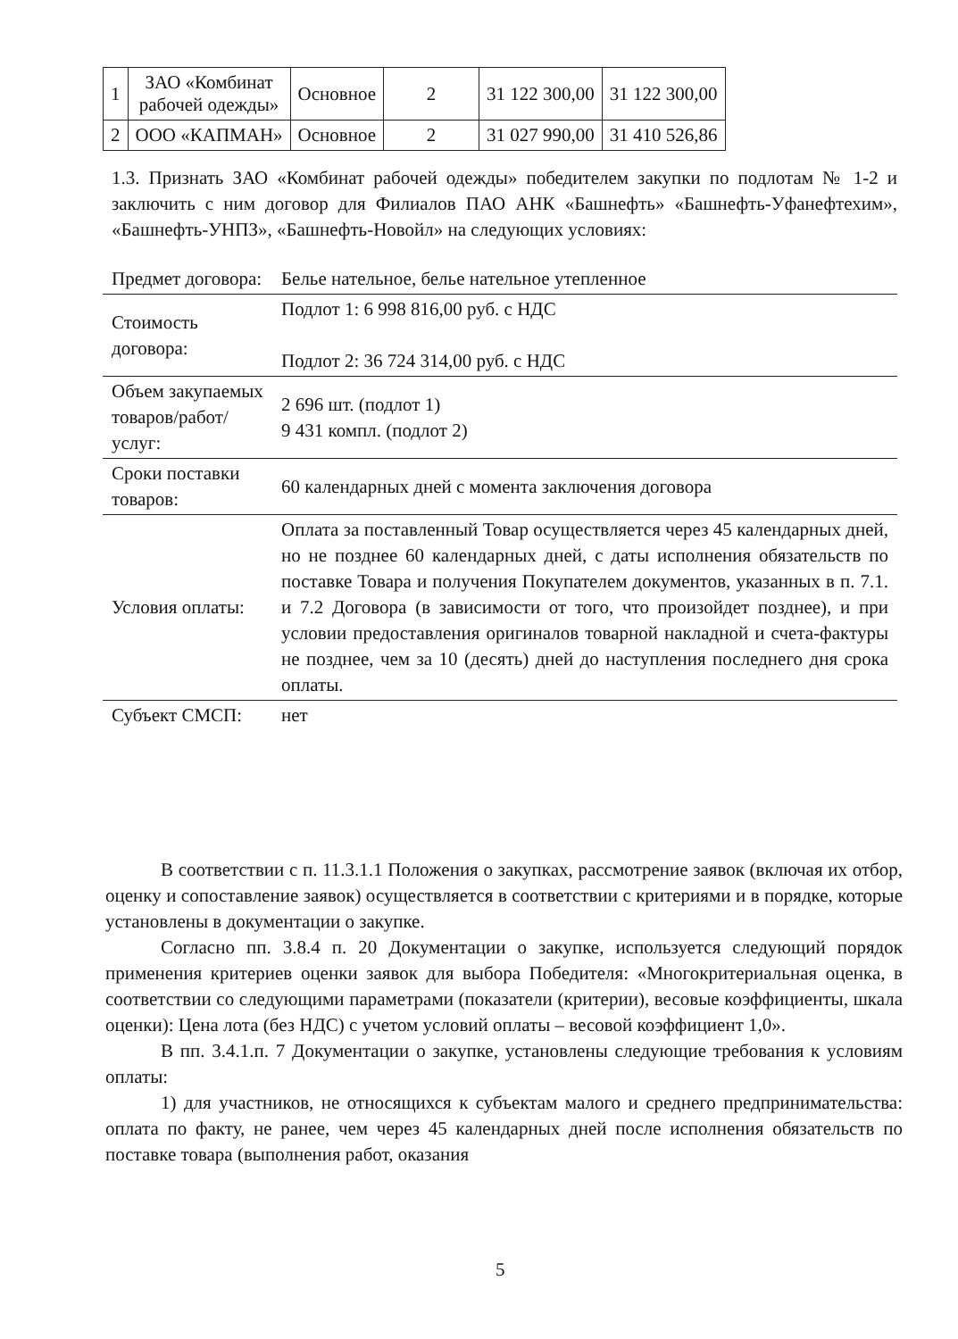| 1 | ЗАО «Комбинат рабочей одежды» | Основное | 2 | 31 122 300,00 | 31 122 300,00 |
| 2 | ООО «КАПМАН» | Основное | 2 | 31 027 990,00 | 31 410 526,86 |
1.3. Признать ЗАО «Комбинат рабочей одежды» победителем закупки по подлотам № 1-2 и заключить с ним договор для Филиалов ПАО АНК «Башнефть» «Башнефть-Уфанефтехим», «Башнефть-УНПЗ», «Башнефть-Новойл» на следующих условиях:
| Предмет договора: | Белье нательное, белье нательное утепленное |
| Стоимость договора: | Подлот 1: 6 998 816,00 руб. с НДС Подлот 2: 36 724 314,00 руб. с НДС |
| Объем закупаемых товаров/работ/ услуг: | 2 696 шт. (подлот 1) 9 431 компл. (подлот 2) |
| Сроки поставки товаров: | 60 календарных дней с момента заключения договора |
| Условия оплаты: | Оплата за поставленный Товар осуществляется через 45 календарных дней, но не позднее 60 календарных дней, с даты исполнения обязательств по поставке Товара и получения Покупателем документов, указанных в п. 7.1. и 7.2 Договора (в зависимости от того, что произойдет позднее), и при условии предоставления оригиналов товарной накладной и счета-фактуры не позднее, чем за 10 (десять) дней до наступления последнего дня срока оплаты. |
| Субъект СМСП: | нет |
В соответствии с п. 11.3.1.1 Положения о закупках, рассмотрение заявок (включая их отбор, оценку и сопоставление заявок) осуществляется в соответствии с критериями и в порядке, которые установлены в документации о закупке.
Согласно пп. 3.8.4 п. 20 Документации о закупке, используется следующий порядок применения критериев оценки заявок для выбора Победителя: «Многокритериальная оценка, в соответствии со следующими параметрами (показатели (критерии), весовые коэффициенты, шкала оценки): Цена лота (без НДС) с учетом условий оплаты – весовой коэффициент 1,0».
В пп. 3.4.1.п. 7 Документации о закупке, установлены следующие требования к условиям оплаты:
1) для участников, не относящихся к субъектам малого и среднего предпринимательства: оплата по факту, не ранее, чем через 45 календарных дней после исполнения обязательств по поставке товара (выполнения работ, оказания
5